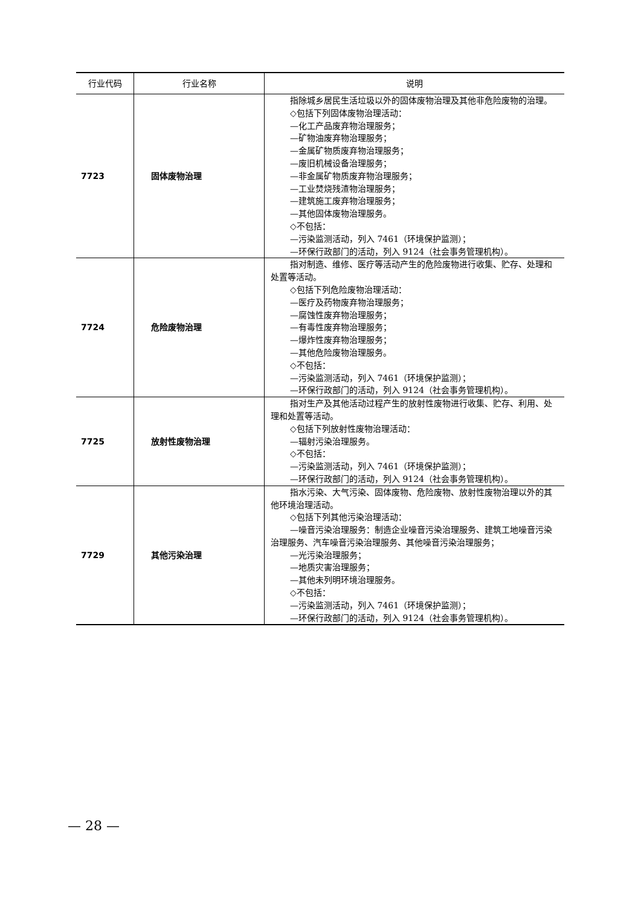| 行业代码 | 行业名称 | 说明 |
| --- | --- | --- |
| 7723 | 固体废物治理 | 指除城乡居民生活垃圾以外的固体废物治理及其他非危险废物的治理。 ◇包括下列固体废物治理活动： —化工产品废弃物治理服务； —矿物油废弃物治理服务； —金属矿物质废弃物治理服务； —废旧机械设备治理服务； —非金属矿物质废弃物治理服务； —工业焚烧残渣物治理服务； —建筑施工废弃物治理服务； —其他固体废物治理服务。 ◇不包括： —污染监测活动，列入 7461（环境保护监测）； —环保行政部门的活动，列入 9124（社会事务管理机构）。 |
| 7724 | 危险废物治理 | 指对制造、维修、医疗等活动产生的危险废物进行收集、贮存、处理和处置等活动。 ◇包括下列危险废物治理活动： —医疗及药物废弃物治理服务； —腐蚀性废弃物治理服务； —有毒性废弃物治理服务； —爆炸性废弃物治理服务； —其他危险废物治理服务。 ◇不包括： —污染监测活动，列入 7461（环境保护监测）； —环保行政部门的活动，列入 9124（社会事务管理机构）。 |
| 7725 | 放射性废物治理 | 指对生产及其他活动过程产生的放射性废物进行收集、贮存、利用、处理和处置等活动。 ◇包括下列放射性废物治理活动： —辐射污染治理服务。 ◇不包括： —污染监测活动，列入 7461（环境保护监测）； —环保行政部门的活动，列入 9124（社会事务管理机构）。 |
| 7729 | 其他污染治理 | 指水污染、大气污染、固体废物、危险废物、放射性废物治理以外的其他环境治理活动。 ◇包括下列其他污染治理活动： —噪音污染治理服务：制造企业噪音污染治理服务、建筑工地噪音污染治理服务、汽车噪音污染治理服务、其他噪音污染治理服务； —光污染治理服务； —地质灾害治理服务； —其他未列明环境治理服务。 ◇不包括： —污染监测活动，列入 7461（环境保护监测）； —环保行政部门的活动，列入 9124（社会事务管理机构）。 |
— 28 —